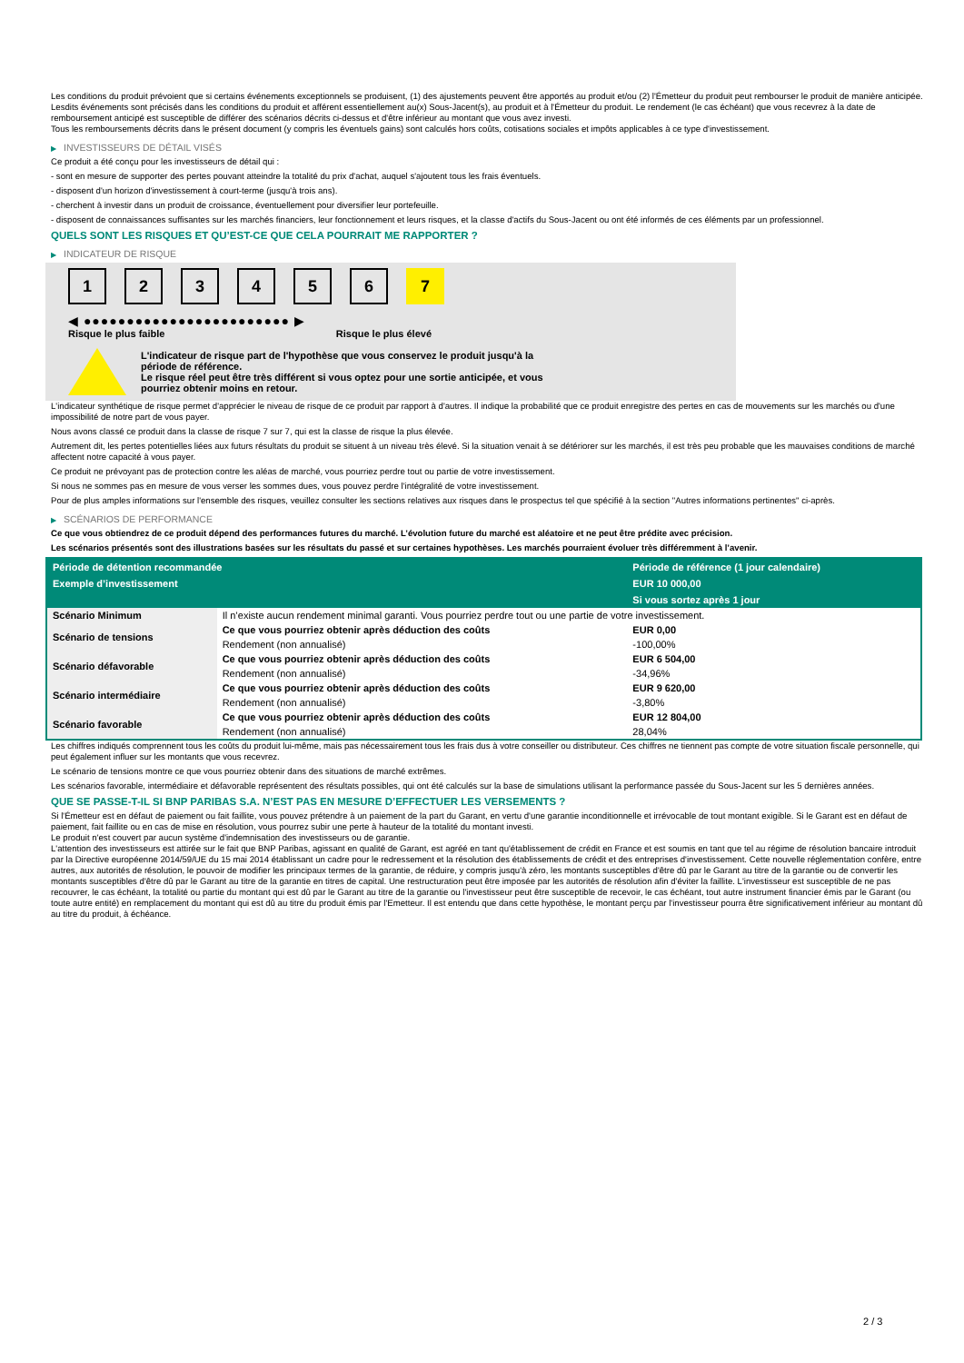Les conditions du produit prévoient que si certains événements exceptionnels se produisent, (1) des ajustements peuvent être apportés au produit et/ou (2) l'Émetteur du produit peut rembourser le produit de manière anticipée. Lesdits événements sont précisés dans les conditions du produit et afférent essentiellement au(x) Sous-Jacent(s), au produit et à l'Émetteur du produit. Le rendement (le cas échéant) que vous recevrez à la date de remboursement anticipé est susceptible de différer des scénarios décrits ci-dessus et d'être inférieur au montant que vous avez investi.
Tous les remboursements décrits dans le présent document (y compris les éventuels gains) sont calculés hors coûts, cotisations sociales et impôts applicables à ce type d'investissement.
▶ INVESTISSEURS DE DÉTAIL VISÉS
Ce produit a été conçu pour les investisseurs de détail qui :
- sont en mesure de supporter des pertes pouvant atteindre la totalité du prix d'achat, auquel s'ajoutent tous les frais éventuels.
- disposent d'un horizon d'investissement à court-terme (jusqu'à trois ans).
- cherchent à investir dans un produit de croissance, éventuellement pour diversifier leur portefeuille.
- disposent de connaissances suffisantes sur les marchés financiers, leur fonctionnement et leurs risques, et la classe d'actifs du Sous-Jacent ou ont été informés de ces éléments par un professionnel.
QUELS SONT LES RISQUES ET QU’EST-CE QUE CELA POURRAIT ME RAPPORTER ?
▶ INDICATEUR DE RISQUE
1 2 3 4 5 6 7
◀ ●●●●●●●●●●●●●●●●●●●●●●●● ▶
Risque le plus faible Risque le plus élevé
L'indicateur de risque part de l'hypothèse que vous conservez le produit jusqu'à la
période de référence.
Le risque réel peut être très différent si vous optez pour une sortie anticipée, et vous
pourriez obtenir moins en retour.
L'indicateur synthétique de risque permet d'apprécier le niveau de risque de ce produit par rapport à d'autres. Il indique la probabilité que ce produit enregistre des pertes en cas de mouvements sur les marchés ou d'une impossibilité de notre part de vous payer.
Nous avons classé ce produit dans la classe de risque 7 sur 7, qui est la classe de risque la plus élevée.
Autrement dit, les pertes potentielles liées aux futurs résultats du produit se situent à un niveau très élevé. Si la situation venait à se détériorer sur les marchés, il est très peu probable que les mauvaises conditions de marché affectent notre capacité à vous payer.
Ce produit ne prévoyant pas de protection contre les aléas de marché, vous pourriez perdre tout ou partie de votre investissement.
Si nous ne sommes pas en mesure de vous verser les sommes dues, vous pouvez perdre l'intégralité de votre investissement.
Pour de plus amples informations sur l'ensemble des risques, veuillez consulter les sections relatives aux risques dans le prospectus tel que spécifié à la section "Autres informations pertinentes" ci-après.
▶ SCÉNARIOS DE PERFORMANCE
Ce que vous obtiendrez de ce produit dépend des performances futures du marché. L’évolution future du marché est aléatoire et ne peut être prédite avec précision.
Les scénarios présentés sont des illustrations basées sur les résultats du passé et sur certaines hypothèses. Les marchés pourraient évoluer très différemment à l’avenir.
| Période de détention recommandée | | Période de référence (1 jour calendaire) |
| --- | --- | --- |
| Exemple d’investissement | | EUR 10 000,00 |
| | | Si vous sortez après 1 jour |
| Scénario Minimum | Il n’existe aucun rendement minimal garanti. Vous pourriez perdre tout ou une partie de votre investissement. | |
| Scénario de tensions | Ce que vous pourriez obtenir après déduction des coûts | EUR 0,00 |
| | Rendement (non annualisé) | -100,00% |
| Scénario défavorable | Ce que vous pourriez obtenir après déduction des coûts | EUR 6 504,00 |
| | Rendement (non annualisé) | -34,96% |
| Scénario intermédiaire | Ce que vous pourriez obtenir après déduction des coûts | EUR 9 620,00 |
| | Rendement (non annualisé) | -3,80% |
| Scénario favorable | Ce que vous pourriez obtenir après déduction des coûts | EUR 12 804,00 |
| | Rendement (non annualisé) | 28,04% |
Les chiffres indiqués comprennent tous les coûts du produit lui-même, mais pas nécessairement tous les frais dus à votre conseiller ou distributeur. Ces chiffres ne tiennent pas compte de votre situation fiscale personnelle, qui peut également influer sur les montants que vous recevrez.
Le scénario de tensions montre ce que vous pourriez obtenir dans des situations de marché extrêmes.
Les scénarios favorable, intermédiaire et défavorable représentent des résultats possibles, qui ont été calculés sur la base de simulations utilisant la performance passée du Sous-Jacent sur les 5 dernières années.
QUE SE PASSE-T-IL SI BNP PARIBAS S.A. N’EST PAS EN MESURE D’EFFECTUER LES VERSEMENTS ?
Si l'Émetteur est en défaut de paiement ou fait faillite, vous pouvez prétendre à un paiement de la part du Garant, en vertu d'une garantie inconditionnelle et irrévocable de tout montant exigible. Si le Garant est en défaut de paiement, fait faillite ou en cas de mise en résolution, vous pourrez subir une perte à hauteur de la totalité du montant investi.
Le produit n'est couvert par aucun système d'indemnisation des investisseurs ou de garantie.
L'attention des investisseurs est attirée sur le fait que BNP Paribas, agissant en qualité de Garant, est agréé en tant qu'établissement de crédit en France et est soumis en tant que tel au régime de résolution bancaire introduit par la Directive européenne 2014/59/UE du 15 mai 2014 établissant un cadre pour le redressement et la résolution des établissements de crédit et des entreprises d'investissement. Cette nouvelle réglementation confère, entre autres, aux autorités de résolution, le pouvoir de modifier les principaux termes de la garantie, de réduire, y compris jusqu'à zéro, les montants susceptibles d'être dû par le Garant au titre de la garantie ou de convertir les montants susceptibles d'être dû par le Garant au titre de la garantie en titres de capital. Une restructuration peut être imposée par les autorités de résolution afin d'éviter la faillite. L'investisseur est susceptible de ne pas recouvrer, le cas échéant, la totalité ou partie du montant qui est dû par le Garant au titre de la garantie ou l'investisseur peut être susceptible de recevoir, le cas échéant, tout autre instrument financier émis par le Garant (ou toute autre entité) en remplacement du montant qui est dû au titre du produit émis par l'Emetteur. Il est entendu que dans cette hypothèse, le montant perçu par l'investisseur pourra être significativement inférieur au montant dû au titre du produit, à échéance.
2 / 3